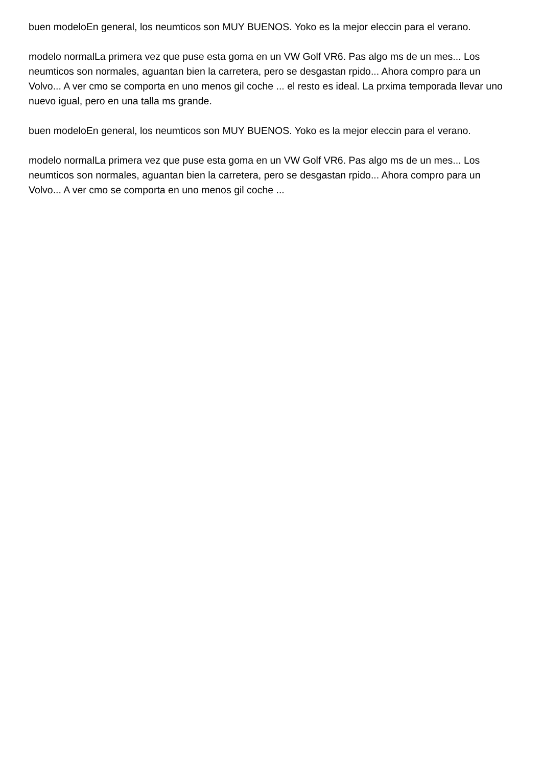buen modeloEn general, los neumticos son MUY BUENOS. Yoko es la mejor eleccin para el verano.
modelo normalLa primera vez que puse esta goma en un VW Golf VR6. Pas algo ms de un mes... Los neumticos son normales, aguantan bien la carretera, pero se desgastan rpido... Ahora compro para un Volvo... A ver cmo se comporta en uno menos gil coche ... el resto es ideal. La prxima temporada llevar uno nuevo igual, pero en una talla ms grande.
buen modeloEn general, los neumticos son MUY BUENOS. Yoko es la mejor eleccin para el verano.
modelo normalLa primera vez que puse esta goma en un VW Golf VR6. Pas algo ms de un mes... Los neumticos son normales, aguantan bien la carretera, pero se desgastan rpido... Ahora compro para un Volvo... A ver cmo se comporta en uno menos gil coche ...